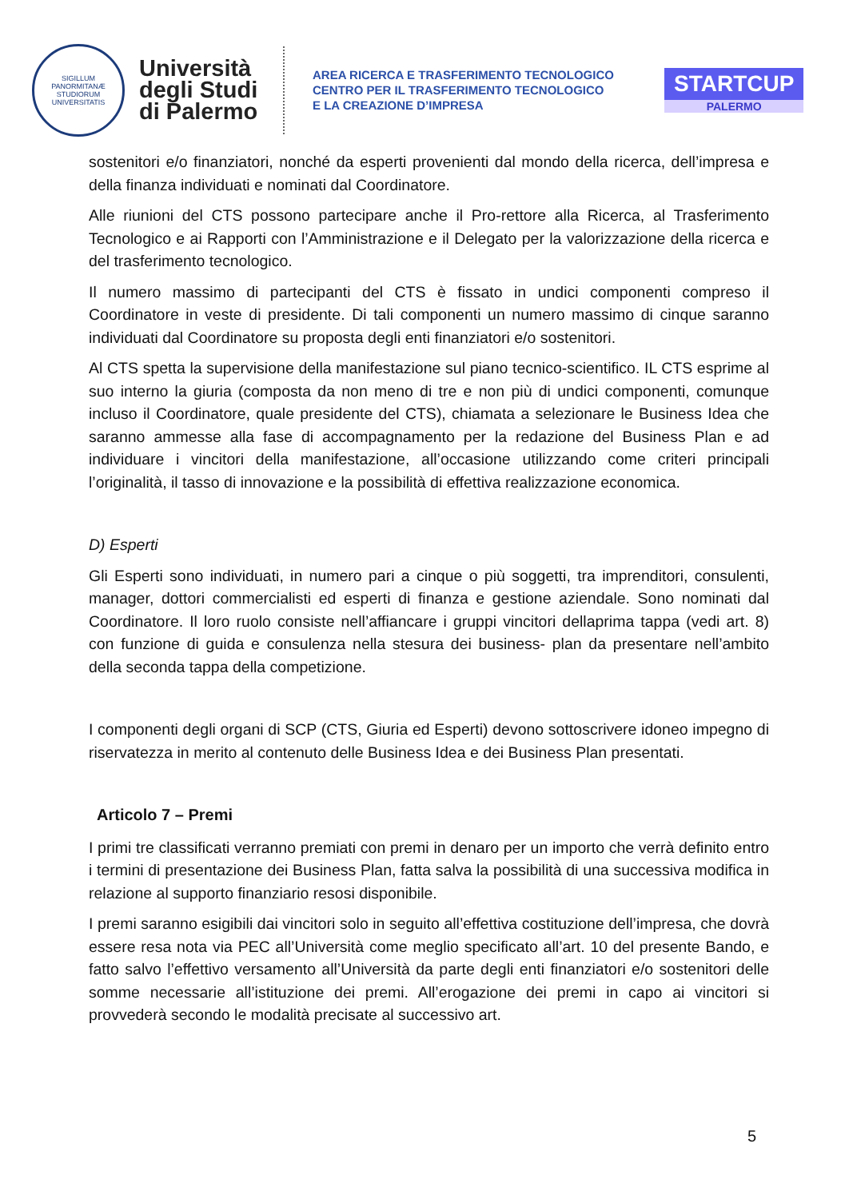SIGILLUM PANORMITANÆ STUDIORUM UNIVERSITATIS
Università degli Studi di Palermo
AREA RICERCA E TRASFERIMENTO TECNOLOGICO
CENTRO PER IL TRASFERIMENTO TECNOLOGICO
E LA CREAZIONE D’IMPRESA
STARTCUP
PALERMO
sostenitori e/o finanziatori, nonché da esperti provenienti dal mondo della ricerca, dell’impresa e della finanza individuati e nominati dal Coordinatore.
Alle riunioni del CTS possono partecipare anche il Pro-rettore alla Ricerca, al Trasferimento Tecnologico e ai Rapporti con l’Amministrazione e il Delegato per la valorizzazione della ricerca e del trasferimento tecnologico.
Il numero massimo di partecipanti del CTS è fissato in undici componenti compreso il Coordinatore in veste di presidente. Di tali componenti un numero massimo di cinque saranno individuati dal Coordinatore su proposta degli enti finanziatori e/o sostenitori.
Al CTS spetta la supervisione della manifestazione sul piano tecnico-scientifico. IL CTS esprime al suo interno la giuria (composta da non meno di tre e non più di undici componenti, comunque incluso il Coordinatore, quale presidente del CTS), chiamata a selezionare le Business Idea che saranno ammesse alla fase di accompagnamento per la redazione del Business Plan e ad individuare i vincitori della manifestazione, all’occasione utilizzando come criteri principali l’originalità, il tasso di innovazione e la possibilità di effettiva realizzazione economica.
D) Esperti
Gli Esperti sono individuati, in numero pari a cinque o più soggetti, tra imprenditori, consulenti, manager, dottori commercialisti ed esperti di finanza e gestione aziendale. Sono nominati dal Coordinatore. Il loro ruolo consiste nell’affiancare i gruppi vincitori dellaprima tappa (vedi art. 8) con funzione di guida e consulenza nella stesura dei business- plan da presentare nell’ambito della seconda tappa della competizione.
I componenti degli organi di SCP (CTS, Giuria ed Esperti) devono sottoscrivere idoneo impegno di riservatezza in merito al contenuto delle Business Idea e dei Business Plan presentati.
Articolo 7 – Premi
I primi tre classificati verranno premiati con premi in denaro per un importo che verrà definito entro i termini di presentazione dei Business Plan, fatta salva la possibilità di una successiva modifica in relazione al supporto finanziario resosi disponibile.
I premi saranno esigibili dai vincitori solo in seguito all’effettiva costituzione dell’impresa, che dovrà essere resa nota via PEC all’Università come meglio specificato all’art. 10 del presente Bando, e fatto salvo l’effettivo versamento all’Università da parte degli enti finanziatori e/o sostenitori delle somme necessarie all’istituzione dei premi. All’erogazione dei premi in capo ai vincitori si provvederà secondo le modalità precisate al successivo art.
5